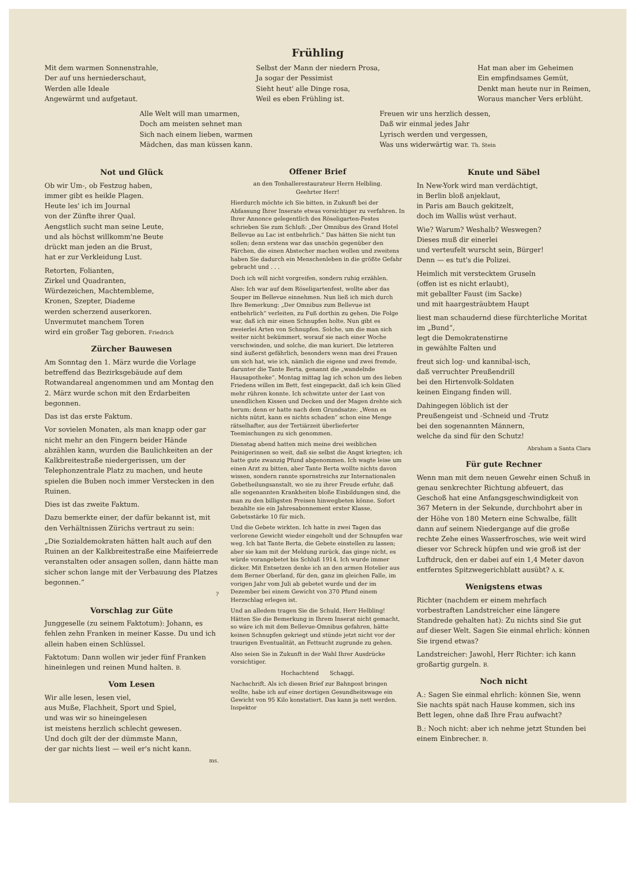Frühling
Mit dem warmen Sonnenstrahle,
Der auf uns herniederschaut,
Werden alle Ideale
Angewärmt und aufgetaut.
Selbst der Mann der niedern Prosa,
Ja sogar der Pessimist
Sieht heut' alle Dinge rosa,
Weil es eben Frühling ist.
Hat man aber im Geheimen
Ein empfindsames Gemüt,
Denkt man heute nur in Reimen,
Woraus mancher Vers erblüht.
Alle Welt will man umarmen,
Doch am meisten sehnet man
Sich nach einem lieben, warmen
Mädchen, das man küssen kann.
Freuen wir uns herzlich dessen,
Daß wir einmal jedes Jahr
Lyrisch werden und vergessen,
Was uns widerwärtig war. Th. Stein
Not und Glück
Ob wir Um-, ob Festzug haben,
immer gibt es heikle Plagen.
Heute les' ich im Journal
von der Zünfte ihrer Qual.
Aengstlich sucht man seine Leute,
und als höchst willkomm'ne Beute
drückt man jeden an die Brust,
hat er zur Verkleidung Lust.
Retorten, Folianten,
Zirkel und Quadranten,
Würdezeichen, Machtembleme,
Kronen, Szepter, Diademe
werden scherzend auserkoren.
Unvermutet manchem Toren
wird ein großer Tag geboren. Friedrich
Zürcher Bauwesen
Am Sonntag den 1. März wurde die Vorlage betreffend das Bezirksgebäude auf dem Rotwandareal angenommen und am Montag den 2. März wurde schon mit den Erdarbeiten begonnen.
Das ist das erste Faktum.
Vor sovielen Monaten, als man knapp oder gar nicht mehr an den Fingern beider Hände abzählen kann, wurden die Baulichkeiten an der Kalkbreitestraße niedergerissen, um der Telephonzentrale Platz zu machen, und heute spielen die Buben noch immer Verstecken in den Ruinen.
Dies ist das zweite Faktum.
Dazu bemerkte einer, der dafür bekannt ist, mit den Verhältnissen Zürichs vertraut zu sein:
„Die Sozialdemokraten hätten halt auch auf den Ruinen an der Kalkbreitestraße eine Maifeierrede veranstalten oder ansagen sollen, dann hätte man sicher schon lange mit der Verbauung des Platzes begonnen.“
?
Vorschlag zur Güte
Junggeselle (zu seinem Faktotum): Johann, es fehlen zehn Franken in meiner Kasse. Du und ich allein haben einen Schlüssel.
Faktotum: Dann wollen wir jeder fünf Franken hineinlegen und reinen Mund halten. B.
Vom Lesen
Wir alle lesen, lesen viel,
aus Muße, Flachheit, Sport und Spiel,
und was wir so hineingelesen
ist meistens herzlich schlecht gewesen.
Und doch gilt der der dümmste Mann,
der gar nichts liest — weil er's nicht kann.
ms.
Offener Brief
an den Tonhallerestaurateur Herrn Helbling.
Geehrter Herr!
Hierdurch möchte ich Sie bitten, in Zukunft bei der Abfassung Ihrer Inserate etwas vorsichtiger zu verfahren. In Ihrer Annonce gelegentlich des Röseligarten-Festes schrieben Sie zum Schluß: „Der Omnibus des Grand Hotel Bellevue au Lac ist entbehrlich.“ Das hätten Sie nicht tun sollen; denn erstens war das unschön gegenüber den Pärchen, die einen Abstecher machen wollen und zweitens haben Sie dadurch ein Menschenleben in die größte Gefahr gebracht und . . .
Doch ich will nicht vorgreifen, sondern ruhig erzählen.
Also: Ich war auf dem Röseligartenfest, wollte aber das Souper im Bellevue einnehmen. Nun ließ ich mich durch Ihre Bemerkung: „Der Omnibus zum Bellevue ist entbehrlich“ verleiten, zu Fuß dorthin zu gehen. Die Folge war, daß ich mir einen Schnupfen holte. Nun gibt es zweierlei Arten von Schnupfen. Solche, um die man sich weiter nicht bekümmert, worauf sie nach einer Woche verschwinden, und solche, die man kuriert. Die letzteren sind äußerst gefährlich, besonders wenn man drei Frauen um sich hat, wie ich, nämlich die eigene und zwei fremde, darunter die Tante Berta, genannt die „wandelnde Hausapotheke“. Montag mittag lag ich schon um des lieben Friedens willen im Bett, fest eingepackt, daß ich kein Glied mehr rühren konnte. Ich schwitzte unter der Last von unendlichen Kissen und Decken und der Magen drehte sich herum: denn er hatte nach dem Grundsatze: „Wenn es nichts nützt, kann es nichts schaden“ schon eine Menge rätselhafter, aus der Tertiärzeit überlieferter Teemischungen zu sich genommen.
Dienstag abend hatten mich meine drei weiblichen Peinigerinnen so weit, daß sie selbst die Angst kriegten; ich hatte gute zwanzig Pfund abgenommen. Ich wagte leise um einen Arzt zu bitten, aber Tante Berta wollte nichts davon wissen, sondern rannte spornstreichs zur Internationalen Gebetheilungsanstalt, wo sie zu ihrer Freude erfuhr, daß alle sogenannten Krankheiten bloße Einbildungen sind, die man zu den billigsten Preisen hinwegbeten könne. Sofort bezahlte sie ein Jahresabonnement erster Klasse, Gebetsstärke 10 für mich.
Und die Gebete wirkten. Ich hatte in zwei Tagen das verlorene Gewicht wieder eingeholt und der Schnupfen war weg. Ich bat Tante Berta, die Gebete einstellen zu lassen; aber sie kam mit der Meldung zurück, das ginge nicht, es würde vorangebetet bis Schluß 1914. Ich wurde immer dicker. Mit Entsetzen denke ich an den armen Hotelier aus dem Berner Oberland, für den, ganz im gleichen Falle, im vorigen Jahr vom Juli ab gebetet wurde und der im Dezember bei einem Gewicht von 370 Pfund einem Herzschlag erlegen ist.
Und an alledem tragen Sie die Schuld, Herr Helbling! Hätten Sie die Bemerkung in Ihrem Inserat nicht gemacht, so wäre ich mit dem Bellevue-Omnibus gefahren, hätte keinen Schnupfen gekriegt und stünde jetzt nicht vor der traurigen Eventualität, an Fettsucht zugrunde zu gehen.
Also seien Sie in Zukunft in der Wahl Ihrer Ausdrücke vorsichtiger.
Hochachtend Schaggi.
Nachschrift. Als ich diesen Brief zur Bahnpost bringen wollte, habe ich auf einer dortigen Gesundheitswage ein Gewicht von 95 Kilo konstatiert. Das kann ja nett werden. Inspektor
Knute und Säbel
In New-York wird man verdächtigt,
in Berlin bloß anjeklaut,
in Paris am Bauch gekitzelt,
doch im Wallis wüst verhaut.
Wie? Warum? Weshalb? Weswegen?
Dieses muß dir einerlei
und verteufelt wurscht sein, Bürger!
Denn — es tut's die Polizei.
Heimlich mit verstecktem Gruseln
(offen ist es nicht erlaubt),
mit geballter Faust (im Sacke)
und mit haargesträubtem Haupt
liest man schaudernd diese fürchterliche Moritat im „Bund“,
legt die Demokratenstirne
in gewählte Falten und
freut sich log- und kannibal-isch,
daß verruchter Preußendrill
bei den Hirtenvolk-Soldaten
keinen Eingang finden will.
Dahingegen löblich ist der
Preußengeist und -Schneid und -Trutz
bei den sogenannten Männern,
welche da sind für den Schutz!
Abraham a Santa Clara
Für gute Rechner
Wenn man mit dem neuen Gewehr einen Schuß in genau senkrechter Richtung abfeuert, das Geschoß hat eine Anfangsgeschwindigkeit von 367 Metern in der Sekunde, durchbohrt aber in der Höhe von 180 Metern eine Schwalbe, fällt dann auf seinem Niedergange auf die große rechte Zehe eines Wasserfrosches, wie weit wird dieser vor Schreck hüpfen und wie groß ist der Luftdruck, den er dabei auf ein 1,4 Meter davon entferntes Spitzwegerichblatt ausübt? A. K.
Wenigstens etwas
Richter (nachdem er einem mehrfach vorbestraften Landstreicher eine längere Standrede gehalten hat): Zu nichts sind Sie gut auf dieser Welt. Sagen Sie einmal ehrlich: können Sie irgend etwas?
Landstreicher: Jawohl, Herr Richter: ich kann großartig gurgeln. B.
Noch nicht
A.: Sagen Sie einmal ehrlich: können Sie, wenn Sie nachts spät nach Hause kommen, sich ins Bett legen, ohne daß Ihre Frau aufwacht?
B.: Noch nicht: aber ich nehme jetzt Stunden bei einem Einbrecher. B.